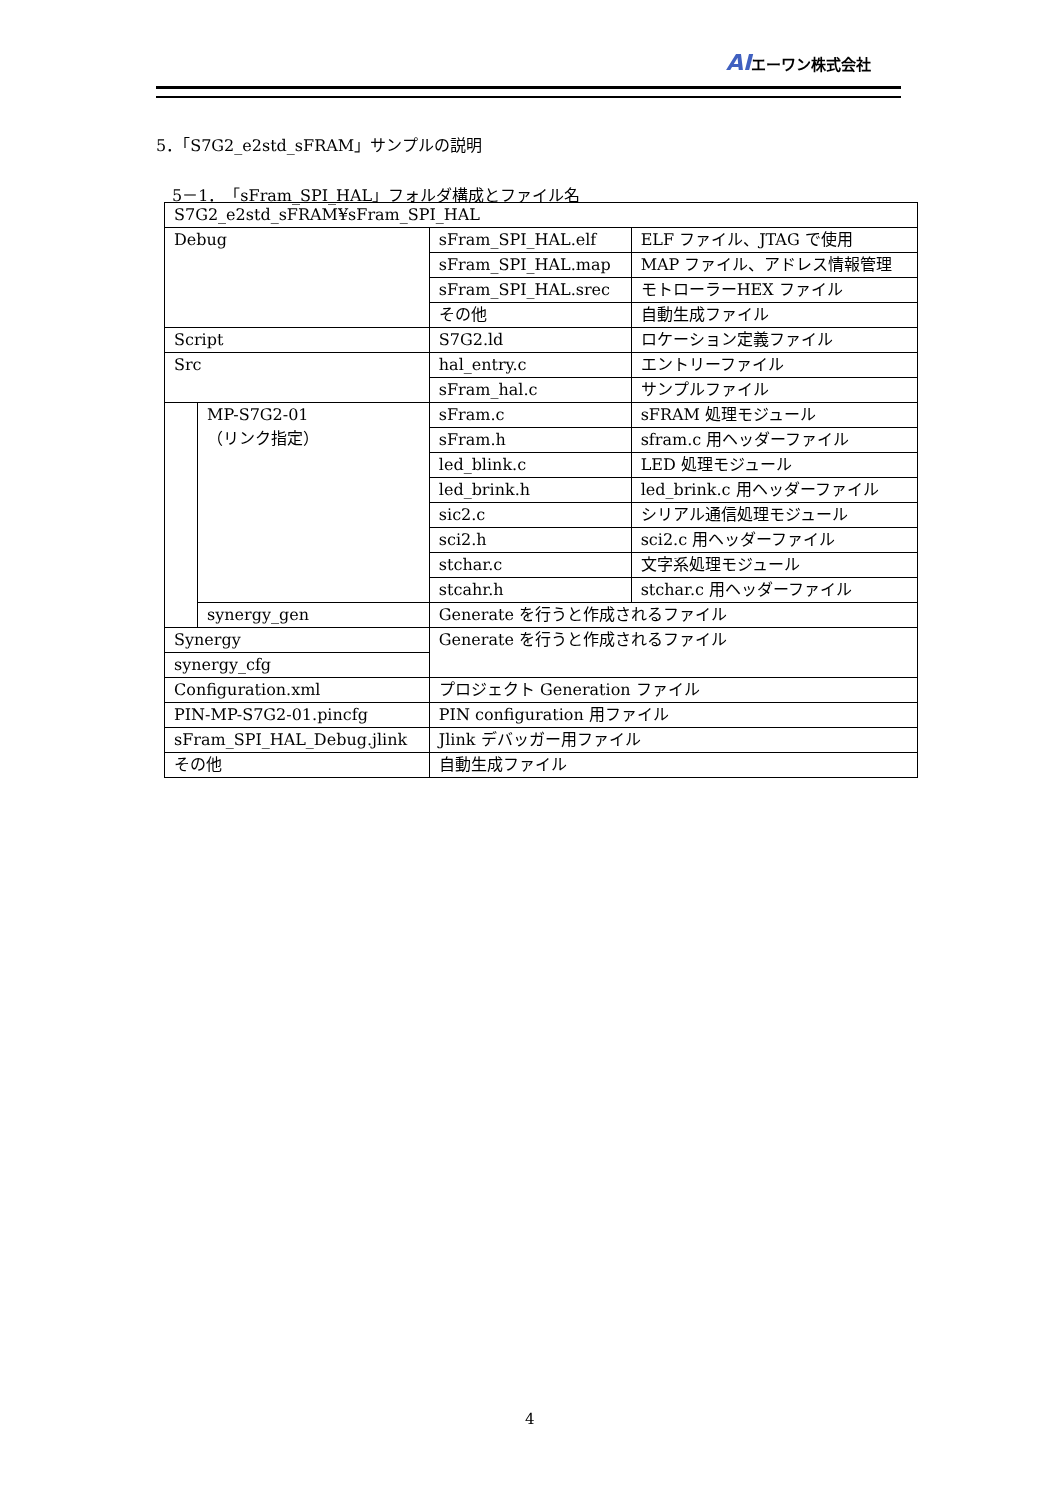AIエーワン株式会社
5．「S7G2_e2std_sFRAM」サンプルの説明
5－1．「sFram_SPI_HAL」フォルダ構成とファイル名
| S7G2_e2std_sFRAM¥sFram_SPI_HAL | | | |
| Debug | | sFram_SPI_HAL.elf | ELF ファイル、JTAG で使用 |
| | | sFram_SPI_HAL.map | MAP ファイル、アドレス情報管理 |
| | | sFram_SPI_HAL.srec | モトローラーHEX ファイル |
| | | その他 | 自動生成ファイル |
| Script | | S7G2.ld | ロケーション定義ファイル |
| Src | | hal_entry.c | エントリーファイル |
| | | sFram_hal.c | サンプルファイル |
| | MP-S7G2-01 （リンク指定） | sFram.c | sFRAM 処理モジュール |
| | | sFram.h | sfram.c 用ヘッダーファイル |
| | | led_blink.c | LED 処理モジュール |
| | | led_brink.h | led_brink.c 用ヘッダーファイル |
| | | sic2.c | シリアル通信処理モジュール |
| | | sci2.h | sci2.c 用ヘッダーファイル |
| | | stchar.c | 文字系処理モジュール |
| | | stcahr.h | stchar.c 用ヘッダーファイル |
| | synergy_gen | Generate を行うと作成されるファイル | |
| Synergy | | Generate を行うと作成されるファイル | |
| synergy_cfg | | | |
| Configuration.xml | | プロジェクト Generation ファイル | |
| PIN-MP-S7G2-01.pincfg | | PIN configuration 用ファイル | |
| sFram_SPI_HAL_Debug.jlink | | Jlink デバッガー用ファイル | |
| その他 | | 自動生成ファイル | |
4